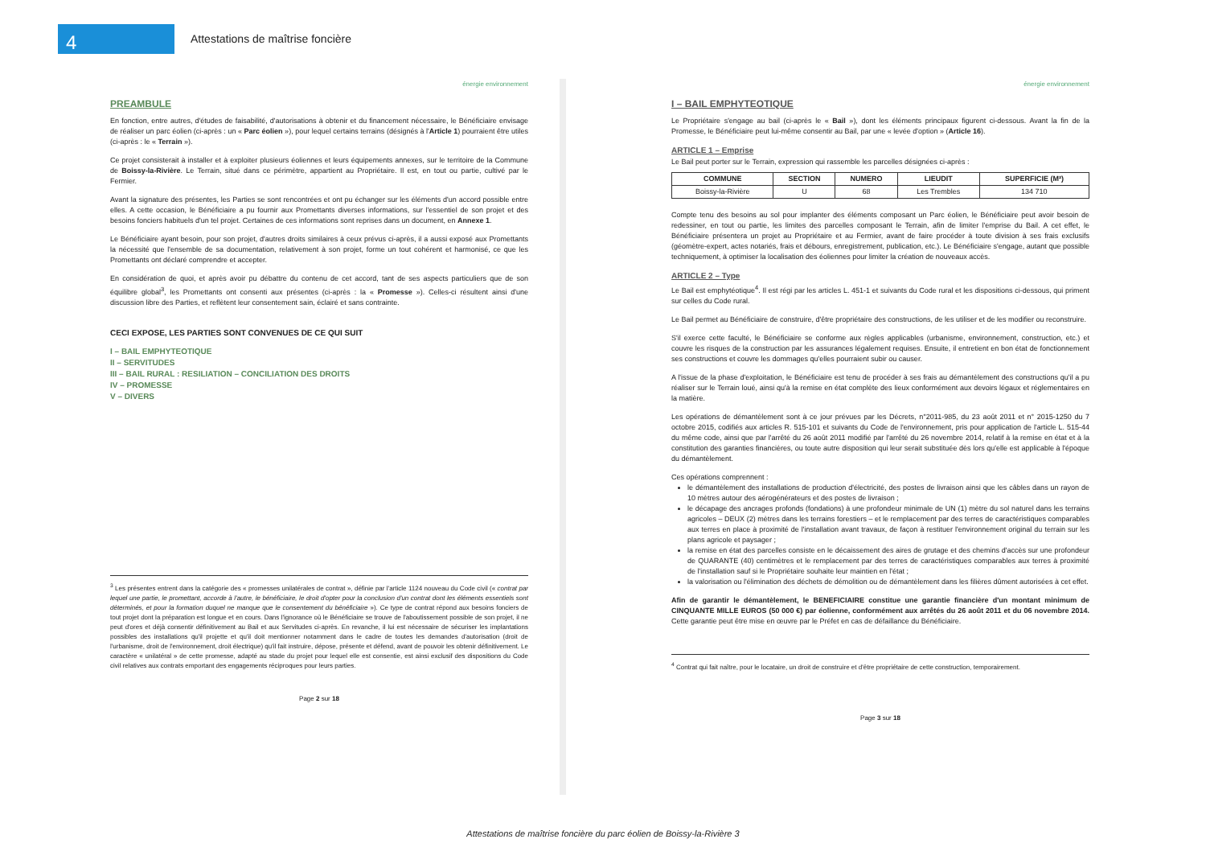4
Attestations de maîtrise foncière
énergie environnement
PREAMBULE
En fonction, entre autres, d'études de faisabilité, d'autorisations à obtenir et du financement nécessaire, le Bénéficiaire envisage de réaliser un parc éolien (ci-après : un « Parc éolien »), pour lequel certains terrains (désignés à l'Article 1) pourraient être utiles (ci-après : le « Terrain »).
Ce projet consisterait à installer et à exploiter plusieurs éoliennes et leurs équipements annexes, sur le territoire de la Commune de Boissy-la-Rivière. Le Terrain, situé dans ce périmètre, appartient au Propriétaire. Il est, en tout ou partie, cultivé par le Fermier.
Avant la signature des présentes, les Parties se sont rencontrées et ont pu échanger sur les éléments d'un accord possible entre elles. A cette occasion, le Bénéficiaire a pu fournir aux Promettants diverses informations, sur l'essentiel de son projet et des besoins fonciers habituels d'un tel projet. Certaines de ces informations sont reprises dans un document, en Annexe 1.
Le Bénéficiaire ayant besoin, pour son projet, d'autres droits similaires à ceux prévus ci-après, il a aussi exposé aux Promettants la nécessité que l'ensemble de sa documentation, relativement à son projet, forme un tout cohérent et harmonisé, ce que les Promettants ont déclaré comprendre et accepter.
En considération de quoi, et après avoir pu débattre du contenu de cet accord, tant de ses aspects particuliers que de son équilibre global<sup>3</sup>, les Promettants ont consenti aux présentes (ci-après : la « Promesse »). Celles-ci résultent ainsi d'une discussion libre des Parties, et reflètent leur consentement sain, éclairé et sans contrainte.
CECI EXPOSE, LES PARTIES SONT CONVENUES DE CE QUI SUIT
I – BAIL EMPHYTEOTIQUE
II – SERVITUDES
III – BAIL RURAL : RESILIATION – CONCILIATION DES DROITS
IV – PROMESSE
V – DIVERS
<sup>3</sup> Les présentes entrent dans la catégorie des « promesses unilatérales de contrat », définie par l'article 1124 nouveau du Code civil (« contrat par lequel une partie, le promettant, accorde à l'autre, le bénéficiaire, le droit d'opter pour la conclusion d'un contrat dont les éléments essentiels sont déterminés, et pour la formation duquel ne manque que le consentement du bénéficiaire »). Ce type de contrat répond aux besoins fonciers de tout projet dont la préparation est longue et en cours. Dans l'ignorance où le Bénéficiaire se trouve de l'aboutissement possible de son projet, il ne peut d'ores et déjà consentir définitivement au Bail et aux Servitudes ci-après. En revanche, il lui est nécessaire de sécuriser les implantations possibles des installations qu'il projette et qu'il doit mentionner notamment dans le cadre de toutes les demandes d'autorisation (droit de l'urbanisme, droit de l'environnement, droit électrique) qu'il fait instruire, dépose, présente et défend, avant de pouvoir les obtenir définitivement. Le caractère « unilatéral » de cette promesse, adapté au stade du projet pour lequel elle est consentie, est ainsi exclusif des dispositions du Code civil relatives aux contrats emportant des engagements réciproques pour leurs parties.
Page 2 sur 18
énergie environnement
I – BAIL EMPHYTEOTIQUE
Le Propriétaire s'engage au bail (ci-après le « Bail »), dont les éléments principaux figurent ci-dessous. Avant la fin de la Promesse, le Bénéficiaire peut lui-même consentir au Bail, par une « levée d'option » (Article 16).
ARTICLE 1 – Emprise
Le Bail peut porter sur le Terrain, expression qui rassemble les parcelles désignées ci-après :
| COMMUNE | SECTION | NUMERO | LIEUDIT | SUPERFICIE (M²) |
| --- | --- | --- | --- | --- |
| Boissy-la-Rivière | U | 68 | Les Trembles | 134 710 |
Compte tenu des besoins au sol pour implanter des éléments composant un Parc éolien, le Bénéficiaire peut avoir besoin de redessiner, en tout ou partie, les limites des parcelles composant le Terrain, afin de limiter l'emprise du Bail. A cet effet, le Bénéficiaire présentera un projet au Propriétaire et au Fermier, avant de faire procéder à toute division à ses frais exclusifs (géomètre-expert, actes notariés, frais et débours, enregistrement, publication, etc.). Le Bénéficiaire s'engage, autant que possible techniquement, à optimiser la localisation des éoliennes pour limiter la création de nouveaux accès.
ARTICLE 2 – Type
Le Bail est emphytéotique<sup>4</sup>. Il est régi par les articles L. 451-1 et suivants du Code rural et les dispositions ci-dessous, qui priment sur celles du Code rural.
Le Bail permet au Bénéficiaire de construire, d'être propriétaire des constructions, de les utiliser et de les modifier ou reconstruire.
S'il exerce cette faculté, le Bénéficiaire se conforme aux règles applicables (urbanisme, environnement, construction, etc.) et couvre les risques de la construction par les assurances légalement requises. Ensuite, il entretient en bon état de fonctionnement ses constructions et couvre les dommages qu'elles pourraient subir ou causer.
A l'issue de la phase d'exploitation, le Bénéficiaire est tenu de procéder à ses frais au démantèlement des constructions qu'il a pu réaliser sur le Terrain loué, ainsi qu'à la remise en état complète des lieux conformément aux devoirs légaux et réglementaires en la matière.
Les opérations de démantèlement sont à ce jour prévues par les Décrets, n°2011-985, du 23 août 2011 et n° 2015-1250 du 7 octobre 2015, codifiés aux articles R. 515-101 et suivants du Code de l'environnement, pris pour application de l'article L. 515-44 du même code, ainsi que par l'arrêté du 26 août 2011 modifié par l'arrêté du 26 novembre 2014, relatif à la remise en état et à la constitution des garanties financières, ou toute autre disposition qui leur serait substituée dès lors qu'elle est applicable à l'époque du démantèlement.
Ces opérations comprennent :
le démantèlement des installations de production d'électricité, des postes de livraison ainsi que les câbles dans un rayon de 10 mètres autour des aérogénérateurs et des postes de livraison ;
le décapage des ancrages profonds (fondations) à une profondeur minimale de UN (1) mètre du sol naturel dans les terrains agricoles – DEUX (2) mètres dans les terrains forestiers – et le remplacement par des terres de caractéristiques comparables aux terres en place à proximité de l'installation avant travaux, de façon à restituer l'environnement original du terrain sur les plans agricole et paysager ;
la remise en état des parcelles consiste en le décaissement des aires de grutage et des chemins d'accès sur une profondeur de QUARANTE (40) centimètres et le remplacement par des terres de caractéristiques comparables aux terres à proximité de l'installation sauf si le Propriétaire souhaite leur maintien en l'état ;
la valorisation ou l'élimination des déchets de démolition ou de démantèlement dans les filières dûment autorisées à cet effet.
Afin de garantir le démantèlement, le BENEFICIAIRE constitue une garantie financière d'un montant minimum de CINQUANTE MILLE EUROS (50 000 €) par éolienne, conformément aux arrêtés du 26 août 2011 et du 06 novembre 2014. Cette garantie peut être mise en œuvre par le Préfet en cas de défaillance du Bénéficiaire.
<sup>4</sup> Contrat qui fait naître, pour le locataire, un droit de construire et d'être propriétaire de cette construction, temporairement.
Page 3 sur 18
Attestations de maîtrise foncière du parc éolien de Boissy-la-Rivière 3